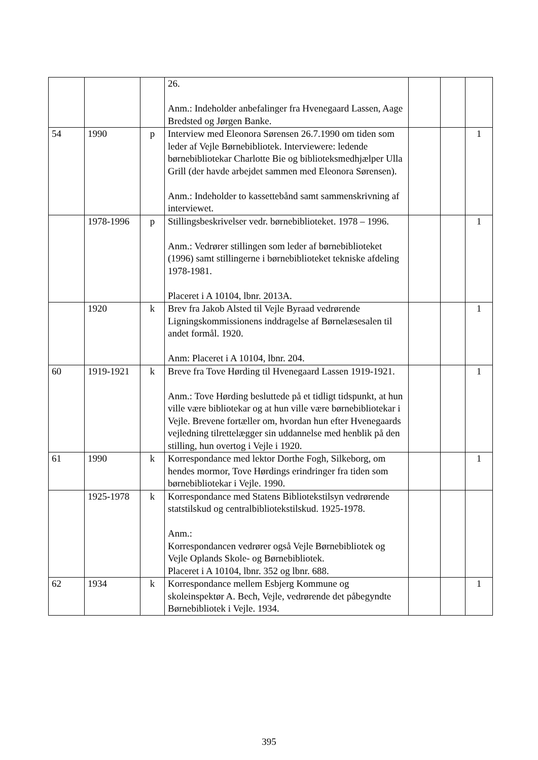| | | | 26. Anm.: Indeholder anbefalinger fra Hvenegaard Lassen, Aage Bredsted og Jørgen Banke. | | | |
| 54 | 1990 | p | Interview med Eleonora Sørensen 26.7.1990 om tiden som leder af Vejle Børnebibliotek. Interviewere: ledende børnebibliotekar Charlotte Bie og biblioteksmedhjælper Ulla Grill (der havde arbejdet sammen med Eleonora Sørensen). Anm.: Indeholder to kassettebånd samt sammenskrivning af interviewet. | | | 1 |
| | 1978-1996 | p | Stillingsbeskrivelser vedr. børnebiblioteket. 1978 – 1996. Anm.: Vedrører stillingen som leder af børnebiblioteket (1996) samt stillingerne i børnebiblioteket tekniske afdeling 1978-1981. Placeret i A 10104, lbnr. 2013A. | | | 1 |
| | 1920 | k | Brev fra Jakob Alsted til Vejle Byraad vedrørende Ligningskommissionens inddragelse af Børnelæsesalen til andet formål. 1920. Anm: Placeret i A 10104, lbnr. 204. | | | 1 |
| 60 | 1919-1921 | k | Breve fra Tove Hørding til Hvenegaard Lassen 1919-1921. Anm.: Tove Hørding besluttede på et tidligt tidspunkt, at hun ville være bibliotekar og at hun ville være børnebibliotekar i Vejle. Brevene fortæller om, hvordan hun efter Hvenegaards vejledning tilrettelægger sin uddannelse med henblik på den stilling, hun overtog i Vejle i 1920. | | | 1 |
| 61 | 1990 | k | Korrespondance med lektor Dorthe Fogh, Silkeborg, om hendes mormor, Tove Hørdings erindringer fra tiden som børnebibliotekar i Vejle. 1990. | | | 1 |
| | 1925-1978 | k | Korrespondance med Statens Bibliotekstilsyn vedrørende statstilskud og centralbibliotekstilskud. 1925-1978. Anm.: Korrespondancen vedrører også Vejle Børnebibliotek og Vejle Oplands Skole- og Børnebibliotek. Placeret i A 10104, lbnr. 352 og lbnr. 688. | | | |
| 62 | 1934 | k | Korrespondance mellem Esbjerg Kommune og skoleinspektør A. Bech, Vejle, vedrørende det påbegyndte Børnebibliotek i Vejle. 1934. | | | 1 |
395